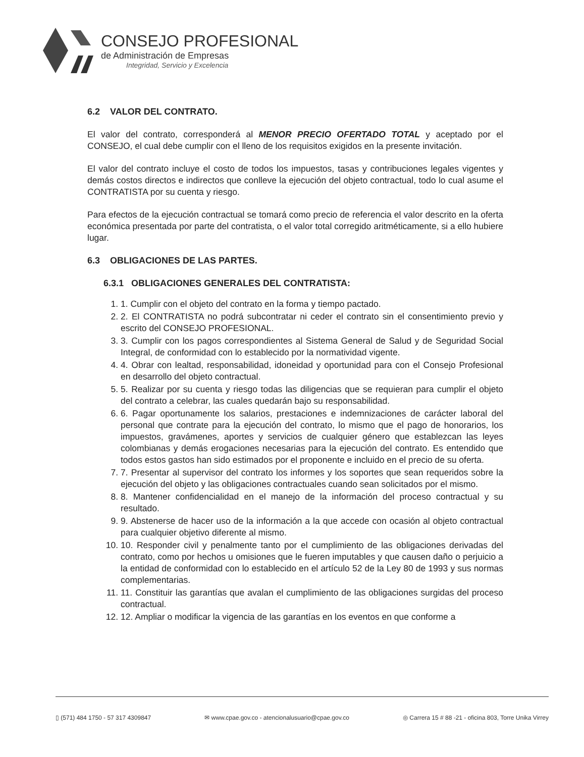CONSEJO PROFESIONAL
de Administración de Empresas
Integridad, Servicio y Excelencia
6.2 VALOR DEL CONTRATO.
El valor del contrato, corresponderá al MENOR PRECIO OFERTADO TOTAL y aceptado por el CONSEJO, el cual debe cumplir con el lleno de los requisitos exigidos en la presente invitación.
El valor del contrato incluye el costo de todos los impuestos, tasas y contribuciones legales vigentes y demás costos directos e indirectos que conlleve la ejecución del objeto contractual, todo lo cual asume el CONTRATISTA por su cuenta y riesgo.
Para efectos de la ejecución contractual se tomará como precio de referencia el valor descrito en la oferta económica presentada por parte del contratista, o el valor total corregido aritméticamente, si a ello hubiere lugar.
6.3 OBLIGACIONES DE LAS PARTES.
6.3.1 OBLIGACIONES GENERALES DEL CONTRATISTA:
1. 1. Cumplir con el objeto del contrato en la forma y tiempo pactado.
2. 2. El CONTRATISTA no podrá subcontratar ni ceder el contrato sin el consentimiento previo y escrito del CONSEJO PROFESIONAL.
3. 3. Cumplir con los pagos correspondientes al Sistema General de Salud y de Seguridad Social Integral, de conformidad con lo establecido por la normatividad vigente.
4. 4. Obrar con lealtad, responsabilidad, idoneidad y oportunidad para con el Consejo Profesional en desarrollo del objeto contractual.
5. 5. Realizar por su cuenta y riesgo todas las diligencias que se requieran para cumplir el objeto del contrato a celebrar, las cuales quedarán bajo su responsabilidad.
6. 6. Pagar oportunamente los salarios, prestaciones e indemnizaciones de carácter laboral del personal que contrate para la ejecución del contrato, lo mismo que el pago de honorarios, los impuestos, gravámenes, aportes y servicios de cualquier género que establezcan las leyes colombianas y demás erogaciones necesarias para la ejecución del contrato. Es entendido que todos estos gastos han sido estimados por el proponente e incluido en el precio de su oferta.
7. 7. Presentar al supervisor del contrato los informes y los soportes que sean requeridos sobre la ejecución del objeto y las obligaciones contractuales cuando sean solicitados por el mismo.
8. 8. Mantener confidencialidad en el manejo de la información del proceso contractual y su resultado.
9. 9. Abstenerse de hacer uso de la información a la que accede con ocasión al objeto contractual para cualquier objetivo diferente al mismo.
10. 10. Responder civil y penalmente tanto por el cumplimiento de las obligaciones derivadas del contrato, como por hechos u omisiones que le fueren imputables y que causen daño o perjuicio a la entidad de conformidad con lo establecido en el artículo 52 de la Ley 80 de 1993 y sus normas complementarias.
11. 11. Constituir las garantías que avalan el cumplimiento de las obligaciones surgidas del proceso contractual.
12. 12. Ampliar o modificar la vigencia de las garantías en los eventos en que conforme a
▯ (571) 484 1750 - 57 317 4309847 ✉ www.cpae.gov.co - atencionalusuario@cpae.gov.co ◎ Carrera 15 # 88 -21 - oficina 803, Torre Unika Virrey